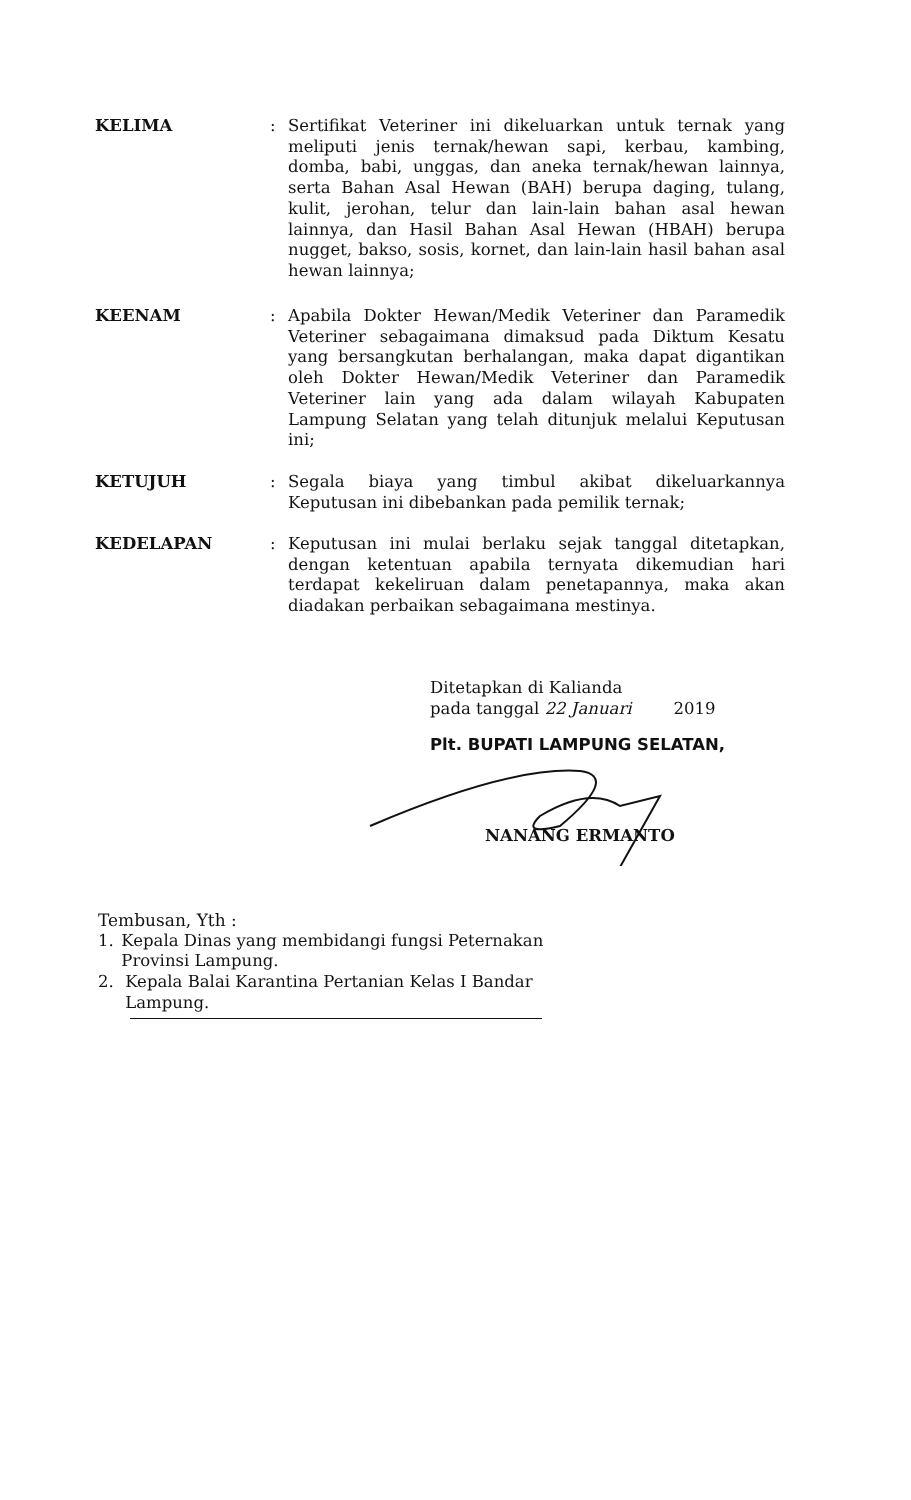KELIMA : Sertifikat Veteriner ini dikeluarkan untuk ternak yang meliputi jenis ternak/hewan sapi, kerbau, kambing, domba, babi, unggas, dan aneka ternak/hewan lainnya, serta Bahan Asal Hewan (BAH) berupa daging, tulang, kulit, jerohan, telur dan lain-lain bahan asal hewan lainnya, dan Hasil Bahan Asal Hewan (HBAH) berupa nugget, bakso, sosis, kornet, dan lain-lain hasil bahan asal hewan lainnya;
KEENAM : Apabila Dokter Hewan/Medik Veteriner dan Paramedik Veteriner sebagaimana dimaksud pada Diktum Kesatu yang bersangkutan berhalangan, maka dapat digantikan oleh Dokter Hewan/Medik Veteriner dan Paramedik Veteriner lain yang ada dalam wilayah Kabupaten Lampung Selatan yang telah ditunjuk melalui Keputusan ini;
KETUJUH : Segala biaya yang timbul akibat dikeluarkannya Keputusan ini dibebankan pada pemilik ternak;
KEDELAPAN : Keputusan ini mulai berlaku sejak tanggal ditetapkan, dengan ketentuan apabila ternyata dikemudian hari terdapat kekeliruan dalam penetapannya, maka akan diadakan perbaikan sebagaimana mestinya.
Ditetapkan di Kalianda
pada tanggal 22 Januari 2019
Plt. BUPATI LAMPUNG SELATAN,
NANANG ERMANTO
Tembusan, Yth :
1. Kepala Dinas yang membidangi fungsi Peternakan Provinsi Lampung.
2. Kepala Balai Karantina Pertanian Kelas I Bandar Lampung.